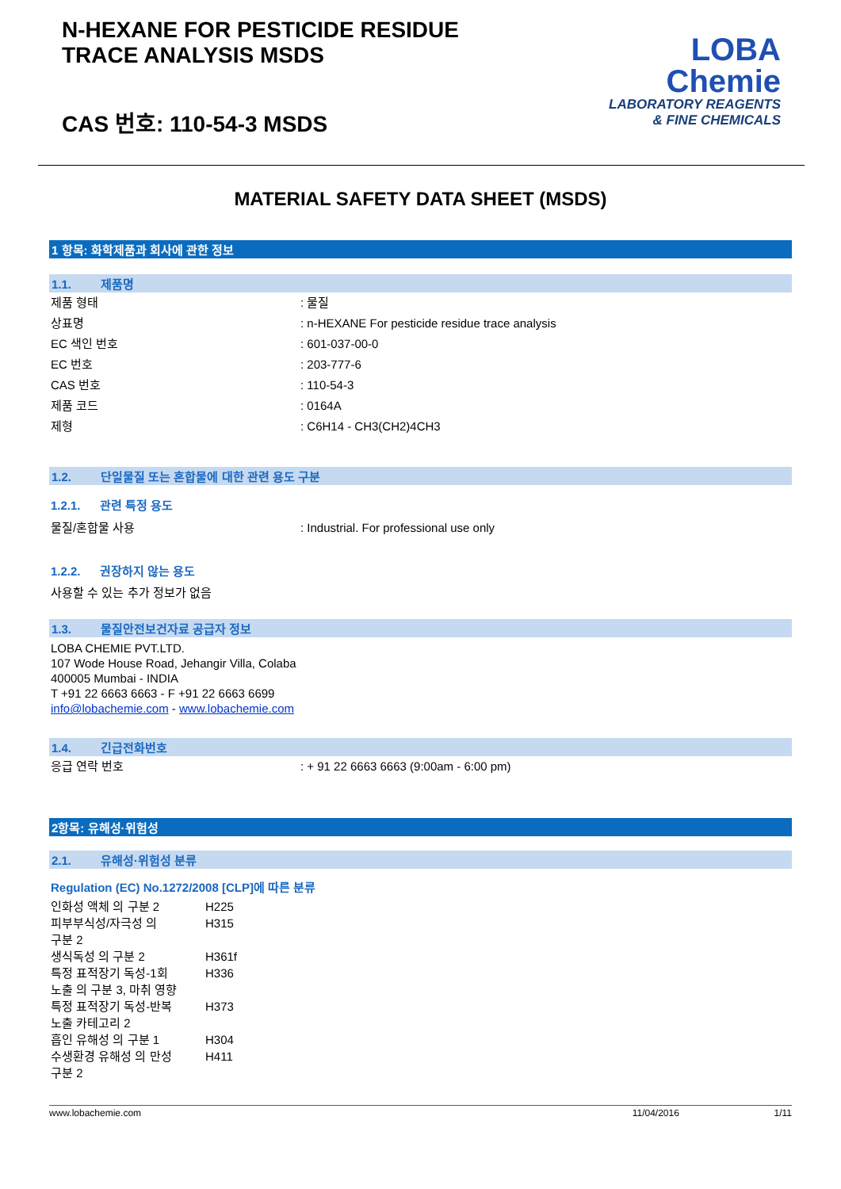N-HEXANE FOR PESTICIDE RESIDUE
TRACE ANALYSIS MSDS
CAS 번호: 110-54-3 MSDS
LOBA
Chemie
LABORATORY REAGENTS
& FINE CHEMICALS
MATERIAL SAFETY DATA SHEET (MSDS)
1 항목: 화학제품과 회사에 관한 정보
1.1. 제품명
제품 형태 : 물질
상표명 : n-HEXANE For pesticide residue trace analysis
EC 색인 번호 : 601-037-00-0
EC 번호 : 203-777-6
CAS 번호 : 110-54-3
제품 코드 : 0164A
제형 : C6H14 - CH3(CH2)4CH3
1.2. 단일물질 또는 혼합물에 대한 관련 용도 구분
1.2.1. 관련 특정 용도
물질/혼합물 사용 : Industrial. For professional use only
1.2.2. 권장하지 않는 용도
사용할 수 있는 추가 정보가 없음
1.3. 물질안전보건자료 공급자 정보
LOBA CHEMIE PVT.LTD.
107 Wode House Road, Jehangir Villa, Colaba
400005 Mumbai - INDIA
T +91 22 6663 6663 - F +91 22 6663 6699
info@lobachemie.com - www.lobachemie.com
1.4. 긴급전화번호
응급 연락 번호 : + 91 22 6663 6663 (9:00am - 6:00 pm)
2항목: 유해성·위험성
2.1. 유해성·위험성 분류
Regulation (EC) No.1272/2008 [CLP]에 따른 분류
인화성 액체 의 구분 2 H225
피부부식성/자극성 의
구분 2
H315
생식독성 의 구분 2 H361f
특정 표적장기 독성-1회
노출 의 구분 3, 마취 영향
H336
특정 표적장기 독성-반복
노출 카테고리 2
H373
흡인 유해성 의 구분 1 H304
수생환경 유해성 의 만성
구분 2
H411
www.lobachemie.com 11/04/2016 1/11